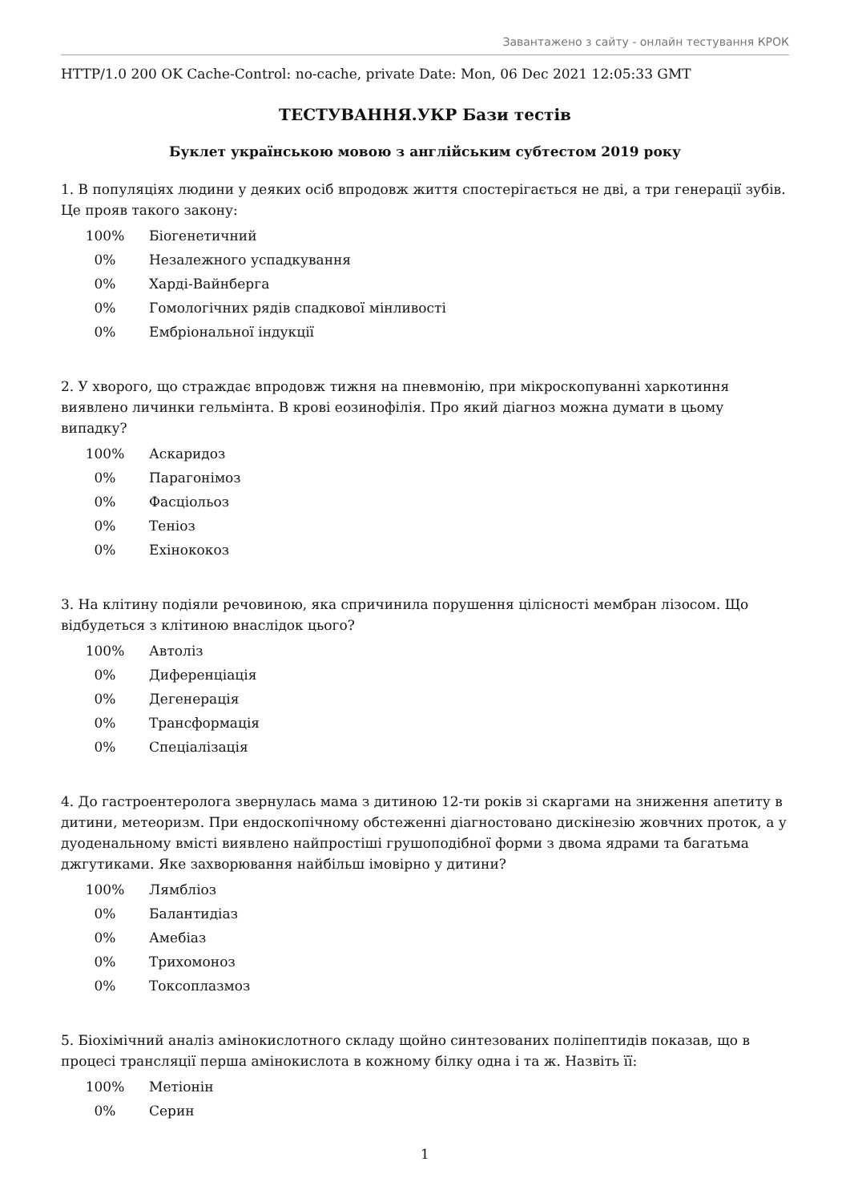Завантажено з сайту - онлайн тестування КРОК
HTTP/1.0 200 OK Cache-Control: no-cache, private Date: Mon, 06 Dec 2021 12:05:33 GMT
ТЕСТУВАННЯ.УКР Бази тестів
Буклет українською мовою з англійським субтестом 2019 року
1. В популяціях людини у деяких осіб впродовж життя спостерігається не дві, а три генерації зубів. Це прояв такого закону:
| 100% | Біогенетичний |
| 0% | Незалежного успадкування |
| 0% | Харді-Вайнберга |
| 0% | Гомологічних рядів спадкової мінливості |
| 0% | Ембріональної індукції |
2. У хворого, що страждає впродовж тижня на пневмонію, при мікроскопуванні харкотиння виявлено личинки гельмінта. В крові еозинофілія. Про який діагноз можна думати в цьому випадку?
| 100% | Аскаридоз |
| 0% | Парагонімоз |
| 0% | Фасціольоз |
| 0% | Теніоз |
| 0% | Ехінококоз |
3. На клітину подіяли речовиною, яка спричинила порушення цілісності мембран лізосом. Що відбудеться з клітиною внаслідок цього?
| 100% | Автоліз |
| 0% | Диференціація |
| 0% | Дегенерація |
| 0% | Трансформація |
| 0% | Спеціалізація |
4. До гастроентеролога звернулась мама з дитиною 12-ти років зі скаргами на зниження апетиту в дитини, метеоризм. При ендоскопічному обстеженні діагностовано дискінезію жовчних проток, а у дуоденальному вмісті виявлено найпростіші грушоподібної форми з двома ядрами та багатьма джгутиками. Яке захворювання найбільш імовірно у дитини?
| 100% | Лямбліоз |
| 0% | Балантидіаз |
| 0% | Амебіаз |
| 0% | Трихомоноз |
| 0% | Токсоплазмоз |
5. Біохімічний аналіз амінокислотного складу щойно синтезованих поліпептидів показав, що в процесі трансляції перша амінокислота в кожному білку одна і та ж. Назвіть її:
| 100% | Метіонін |
| 0% | Серин |
1